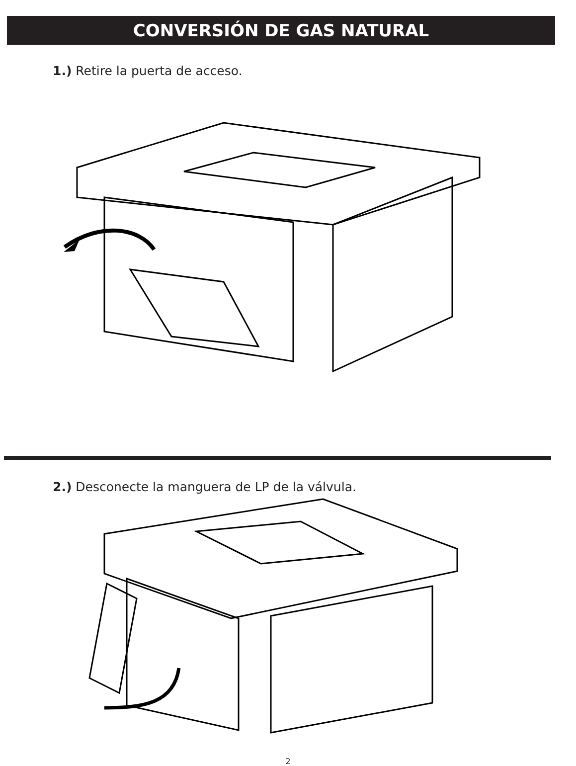CONVERSIÓN DE GAS NATURAL
1.) Retire la puerta de acceso.
2.) Desconecte la manguera de LP de la válvula.
2